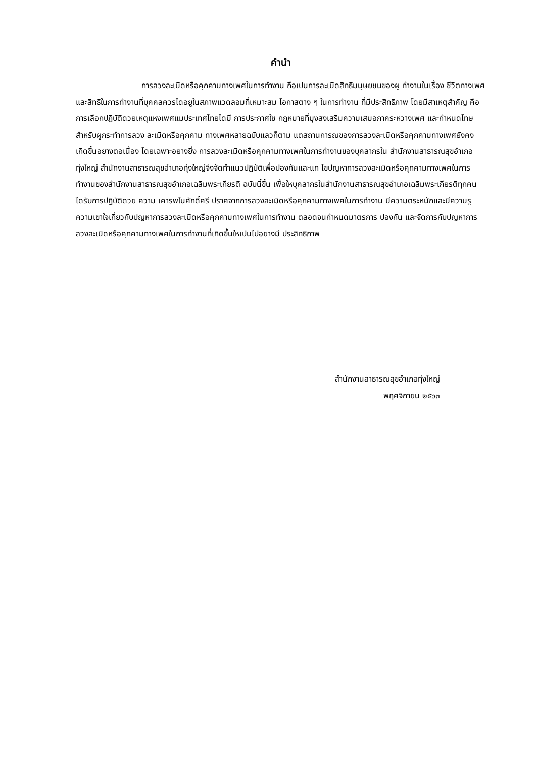คำนำ
การลวงละเมิดหรือคุกคามทางเพศในการทำงาน ถือเปนการละเมิดสิทธิมนุษยชนของผู ทำงานในเรื่อง ชีวิตทางเพศและสิทธิในการทำงานที่บุคคลควรไดอยูในสภาพแวดลอมที่เหมาะสม โอกาสตาง ๆ ในการทำงาน ที่มีประสิทธิภาพ โดยมีสาเหตุสำคัญ คือ การเลือกปฏิบัติดวยเหตุแหงเพศแมประเทศไทยไดมี การประกาศใช กฎหมายที่มุงสงเสริมความเสมอภาคระหวางเพศ และกำหนดโทษสำหรับผูกระทำการลวง ละเมิดหรือคุกคาม ทางเพศหลายฉบับแลวก็ตาม แตสถานการณของการลวงละเมิดหรือคุกคามทางเพศยังคง เกิดขึ้นอยางตอเนื่อง โดยเฉพาะอยางยิ่ง การลวงละเมิดหรือคุกคามทางเพศในการทำงานของบุคลากรใน สำนักงานสาธารณสุขอำเภอทุ่งใหญ่ สำนักงานสาธารณสุขอำเภอทุ่งใหญ่จึงจัดทำแนวปฏิบัติเพื่อปองกันและแก ไขปญหาการลวงละเมิดหรือคุกคามทางเพศในการทำงานของสำนักงานสาธารณสุขอำเภอเฉลิมพระเกียรติ ฉบับนี้ขึ้น เพื่อใหบุคลากรในสำนักงานสาธารณสุขอำเภอเฉลิมพระเกียรติทุกคน ไดรับการปฏิบัติดวย ความ เคารพในศักดิ์ศรี ปราศจากการลวงละเมิดหรือคุกคามทางเพศในการทำงาน มีความตระหนักและมีความรู ความเขาใจเกี่ยวกับปญหาการลวงละเมิดหรือคุกคามทางเพศในการทำงาน ตลอดจนกำหนดมาตรการ ปองกัน และจัดการกับปญหาการลวงละเมิดหรือคุกคามทางเพศในการทำงานที่เกิดขึ้นใหเปนไปอยางมี ประสิทธิภาพ
สำนักงานสาธารณสุขอำเภอทุ่งใหญ่
พฤศจิกายน ๒๕๖๓